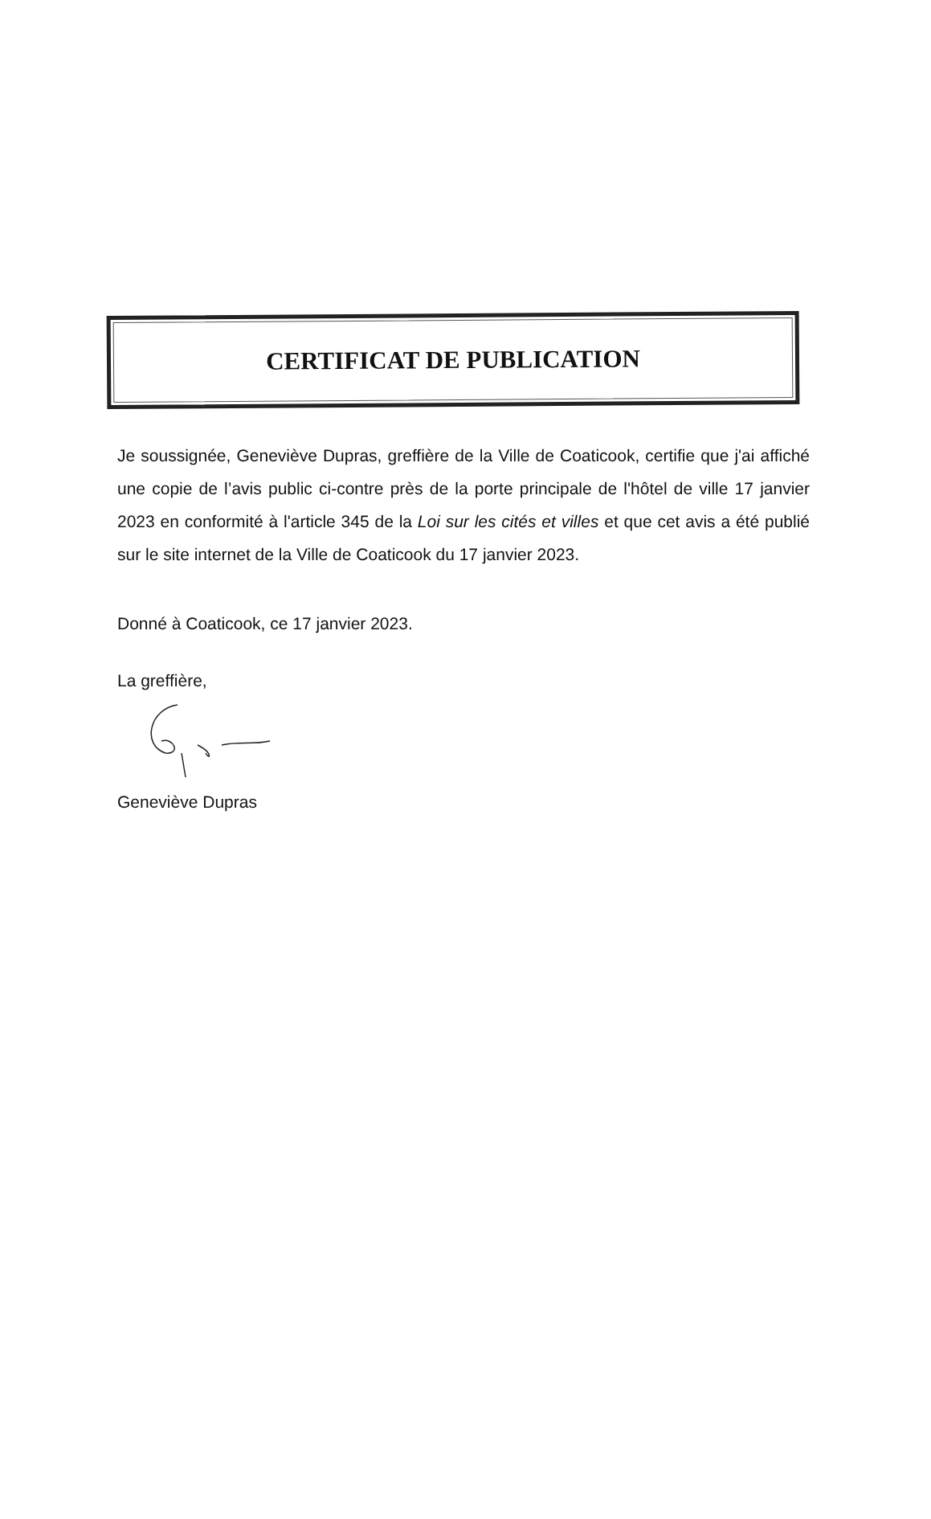CERTIFICAT DE PUBLICATION
Je soussignée, Geneviève Dupras, greffière de la Ville de Coaticook, certifie que j'ai affiché une copie de l’avis public ci-contre près de la porte principale de l'hôtel de ville 17 janvier 2023 en conformité à l'article 345 de la Loi sur les cités et villes et que cet avis a été publié sur le site internet de la Ville de Coaticook du 17 janvier 2023.
Donné à Coaticook, ce 17 janvier 2023.
La greffière,
Geneviève Dupras